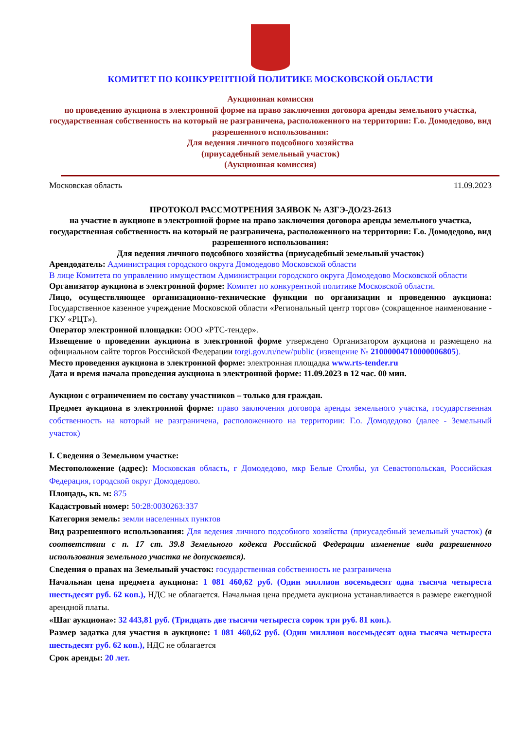КОМИТЕТ ПО КОНКУРЕНТНОЙ ПОЛИТИКЕ МОСКОВСКОЙ ОБЛАСТИ
Аукционная комиссия
по проведению аукциона в электронной форме на право заключения договора аренды земельного участка, государственная собственность на который не разграничена, расположенного на территории: Г.о. Домодедово, вид разрешенного использования:
Для ведения личного подсобного хозяйства
(приусадебный земельный участок)
(Аукционная комиссия)
Московская область 11.09.2023
ПРОТОКОЛ РАССМОТРЕНИЯ ЗАЯВОК № АЗГЭ-ДО/23-2613
на участие в аукционе в электронной форме на право заключения договора аренды земельного участка, государственная собственность на который не разграничена, расположенного на территории: Г.о. Домодедово, вид разрешенного использования:
Для ведения личного подсобного хозяйства (приусадебный земельный участок)
Арендодатель: Администрация городского округа Домодедово Московской области
В лице Комитета по управлению имуществом Администрации городского округа Домодедово Московской области
Организатор аукциона в электронной форме: Комитет по конкурентной политике Московской области.
Лицо, осуществляющее организационно-технические функции по организации и проведению аукциона: Государственное казенное учреждение Московской области «Региональный центр торгов» (сокращенное наименование - ГКУ «РЦТ»).
Оператор электронной площадки: ООО «РТС-тендер».
Извещение о проведении аукциона в электронной форме утверждено Организатором аукциона и размещено на официальном сайте торгов Российской Федерации torgi.gov.ru/new/public (извещение № 21000004710000006805).
Место проведения аукциона в электронной форме: электронная площадка www.rts-tender.ru
Дата и время начала проведения аукциона в электронной форме: 11.09.2023 в 12 час. 00 мин.
Аукцион с ограничением по составу участников – только для граждан.
Предмет аукциона в электронной форме: право заключения договора аренды земельного участка, государственная собственность на который не разграничена, расположенного на территории: Г.о. Домодедово (далее - Земельный участок)
I. Сведения о Земельном участке:
Местоположение (адрес): Московская область, г Домодедово, мкр Белые Столбы, ул Севастопольская, Российская Федерация, городской округ Домодедово.
Площадь, кв. м: 875
Кадастровый номер: 50:28:0030263:337
Категория земель: земли населенных пунктов
Вид разрешенного использования: Для ведения личного подсобного хозяйства (приусадебный земельный участок) (в соответствии с п. 17 ст. 39.8 Земельного кодекса Российской Федерации изменение вида разрешенного использования земельного участка не допускается).
Сведения о правах на Земельный участок: государственная собственность не разграничена
Начальная цена предмета аукциона: 1 081 460,62 руб. (Один миллион восемьдесят одна тысяча четыреста шестьдесят руб. 62 коп.), НДС не облагается. Начальная цена предмета аукциона устанавливается в размере ежегодной арендной платы.
«Шаг аукциона»: 32 443,81 руб. (Тридцать две тысячи четыреста сорок три руб. 81 коп.).
Размер задатка для участия в аукционе: 1 081 460,62 руб. (Один миллион восемьдесят одна тысяча четыреста шестьдесят руб. 62 коп.), НДС не облагается
Срок аренды: 20 лет.